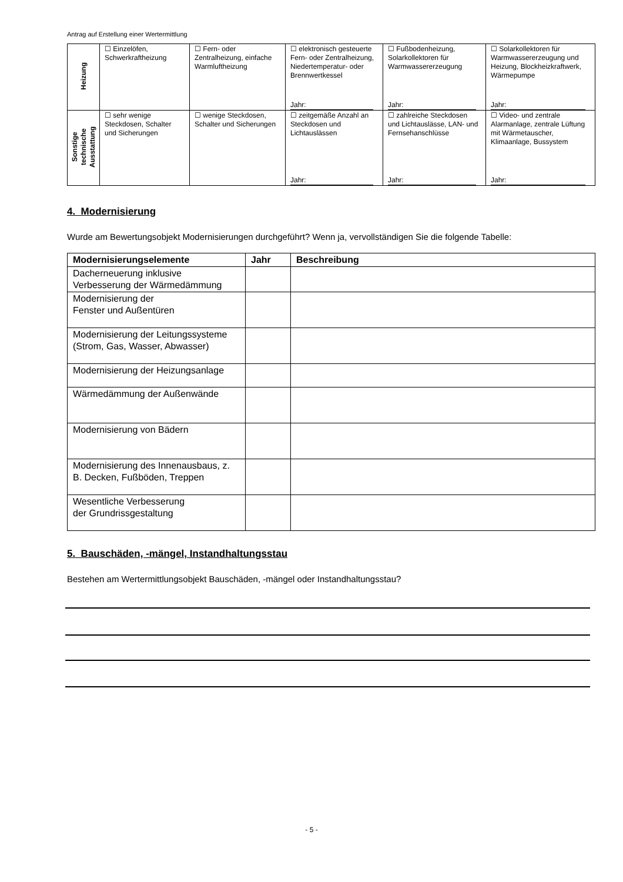Antrag auf Erstellung einer Wertermittlung
| Heizung | ☐ Einzelöfen, Schwerkraftheizung | ☐ Fern- oder Zentralheizung, einfache Warmluftheizung | ☐ elektronisch gesteuerte Fern- oder Zentralheizung, Niedertemperatur- oder Brennwertkessel Jahr: | ☐ Fußbodenheizung, Solarkollektoren für Warmwassererzeugung Jahr: | ☐ Solarkollektoren für Warmwassererzeugung und Heizung, Blockheizkraftwerk, Wärmepumpe Jahr: |
| Sonstige technische Ausstattung | ☐ sehr wenige Steckdosen, Schalter und Sicherungen | ☐ wenige Steckdosen, Schalter und Sicherungen | ☐ zeitgemäße Anzahl an Steckdosen und Lichtauslässen Jahr: | ☐ zahlreiche Steckdosen und Lichtauslässe, LAN- und Fernsehanschlüsse Jahr: | ☐ Video- und zentrale Alarmanlage, zentrale Lüftung mit Wärmetauscher, Klimaanlage, Bussystem Jahr: |
4. Modernisierung
Wurde am Bewertungsobjekt Modernisierungen durchgeführt? Wenn ja, vervollständigen Sie die folgende Tabelle:
| Modernisierungselemente | Jahr | Beschreibung |
| --- | --- | --- |
| Dacherneuerung inklusive Verbesserung der Wärmedämmung | | |
| Modernisierung der Fenster und Außentüren | | |
| Modernisierung der Leitungssysteme (Strom, Gas, Wasser, Abwasser) | | |
| Modernisierung der Heizungsanlage | | |
| Wärmedämmung der Außenwände | | |
| Modernisierung von Bädern | | |
| Modernisierung des Innenausbaus, z. B. Decken, Fußböden, Treppen | | |
| Wesentliche Verbesserung der Grundrissgestaltung | | |
5. Bauschäden, -mängel, Instandhaltungsstau
Bestehen am Wertermittlungsobjekt Bauschäden, -mängel oder Instandhaltungsstau?
- 5 -